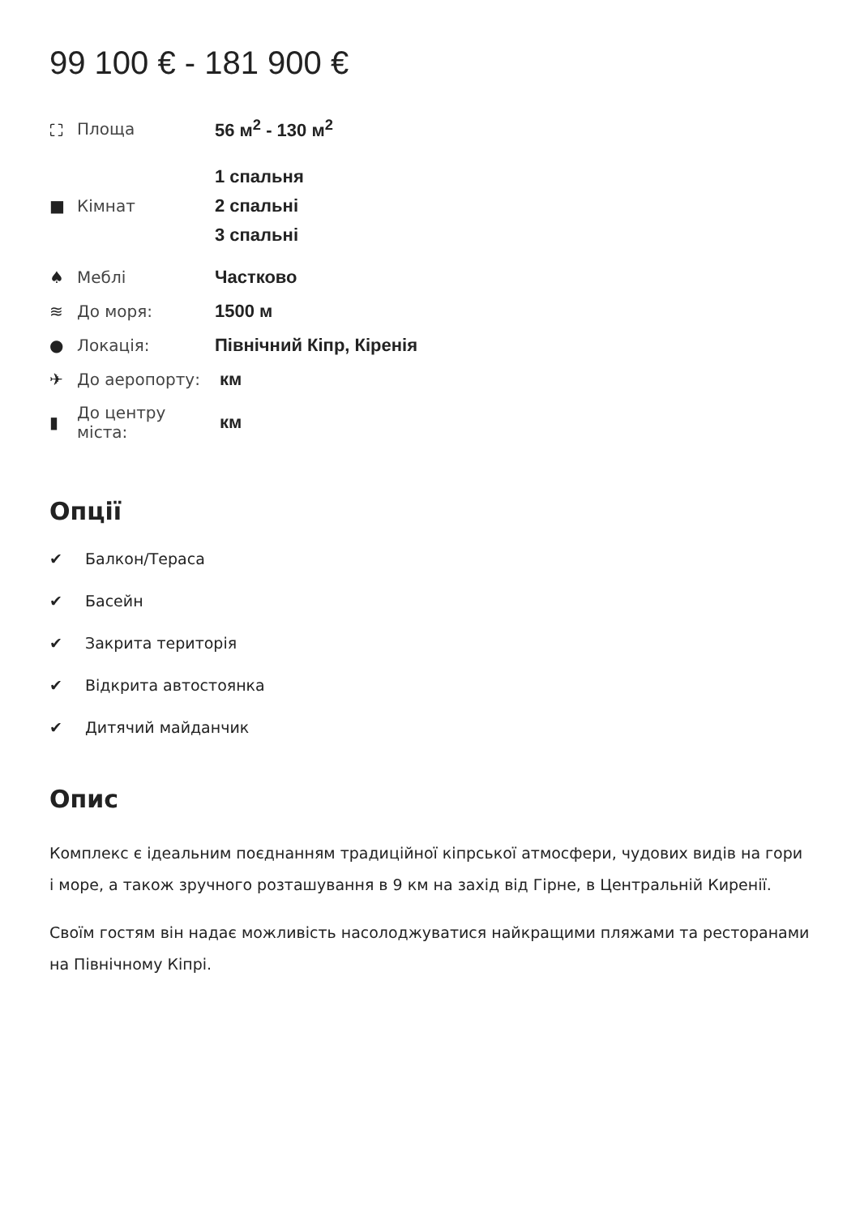99 100 € - 181 900 €
| ⛶ | Площа | 56 м<sup>2</sup> - 130 м<sup>2</sup> |
| ■ | Кімнат | 1 спальня 2 спальні 3 спальні |
| ♠ | Меблі | Частково |
| ≋ | До моря: | 1500 м |
| ● | Локація: | Північний Кіпр, Кіренія |
| ✈ | До аеропорту: | км |
| ▮ | До центру міста: | км |
Опції
✔ Балкон/Тераса
✔ Басейн
✔ Закрита територія
✔ Відкрита автостоянка
✔ Дитячий майданчик
Опис
Комплекс є ідеальним поєднанням традиційної кіпрської атмосфери, чудових видів на гори і море, а також зручного розташування в 9 км на захід від Гірне, в Центральній Киренії.
Своїм гостям він надає можливість насолоджуватися найкращими пляжами та ресторанами на Північному Кіпрі.